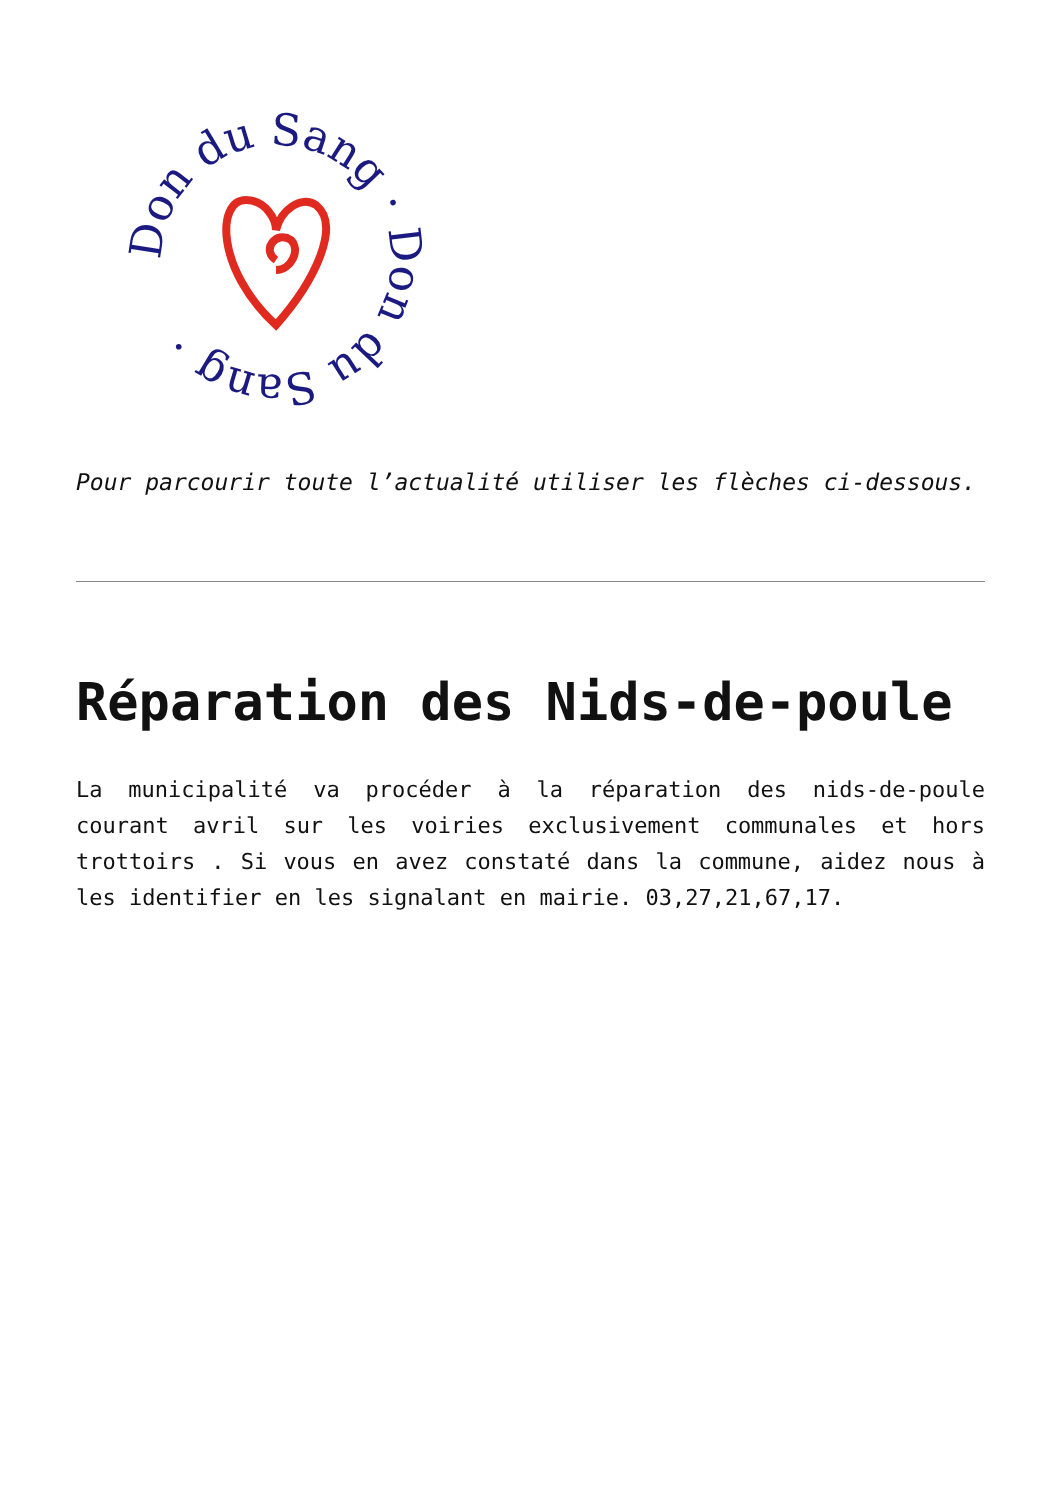Don du Sang · Don du Sang ·
Pour parcourir toute l’actualité utiliser les flèches ci-dessous.
Réparation des Nids-de-poule
La municipalité va procéder à la réparation des nids-de-poule courant avril sur les voiries exclusivement communales et hors trottoirs . Si vous en avez constaté dans la commune, aidez nous à les identifier en les signalant en mairie. 03,27,21,67,17.